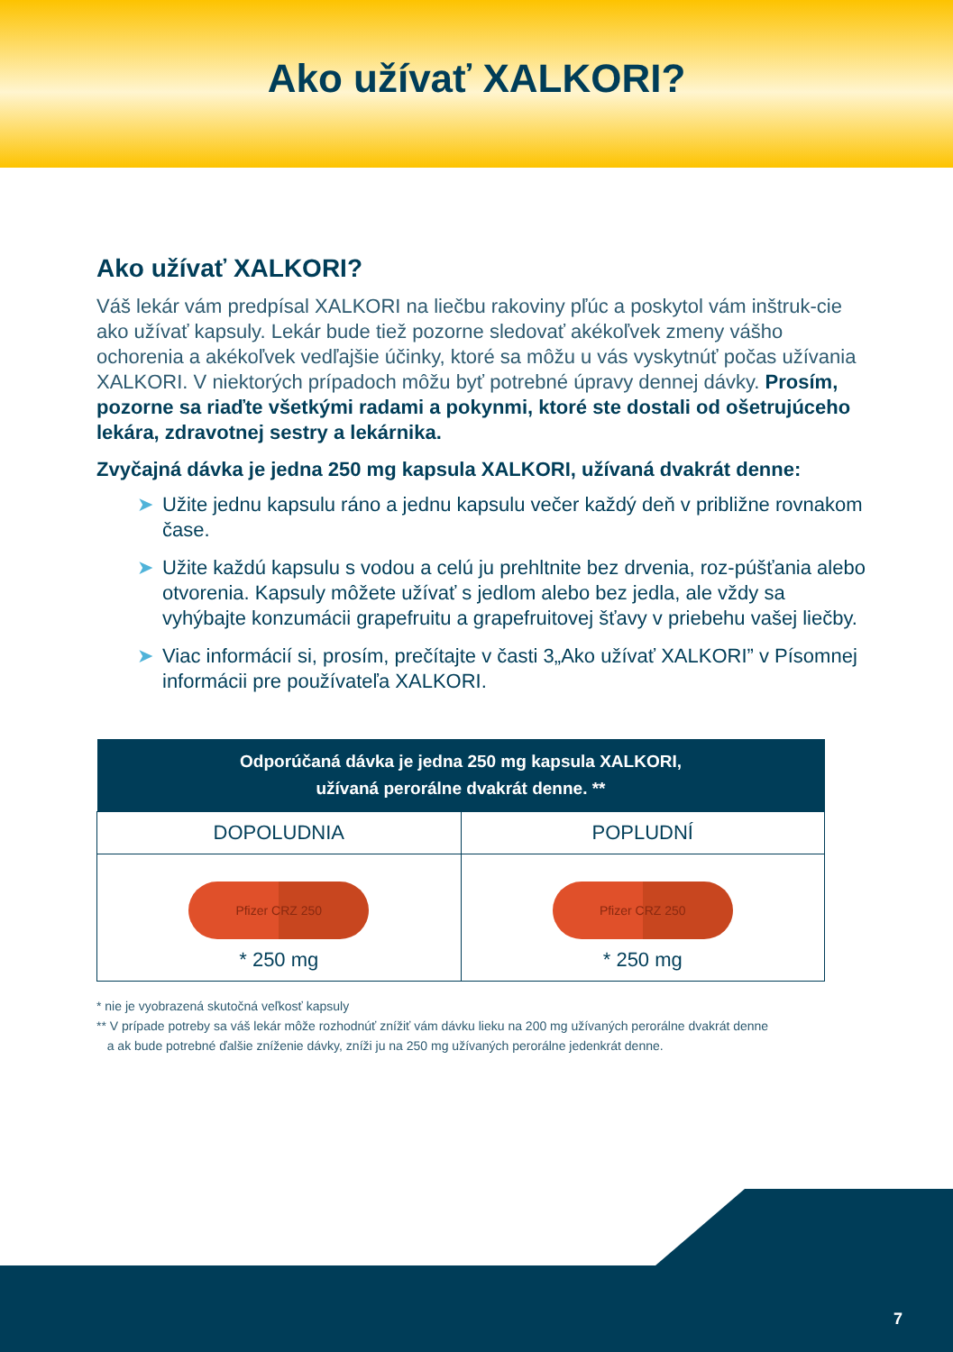Ako užívať XALKORI?
Ako užívať XALKORI?
Váš lekár vám predpísal XALKORI na liečbu rakoviny pľúc a poskytol vám inštruk-cie ako užívať kapsuly. Lekár bude tiež pozorne sledovať akékoľvek zmeny vášho ochorenia a akékoľvek vedľajšie účinky, ktoré sa môžu u vás vyskytnúť počas užívania XALKORI. V niektorých prípadoch môžu byť potrebné úpravy dennej dávky. Prosím, pozorne sa riaďte všetkými radami a pokynmi, ktoré ste dostali od ošetrujúceho lekára, zdravotnej sestry a lekárnika.
Zvyčajná dávka je jedna 250 mg kapsula XALKORI, užívaná dvakrát denne:
➤ Užite jednu kapsulu ráno a jednu kapsulu večer každý deň v približne rovnakom čase.
➤ Užite každú kapsulu s vodou a celú ju prehltnite bez drvenia, roz-púšťania alebo otvorenia. Kapsuly môžete užívať s jedlom alebo bez jedla, ale vždy sa vyhýbajte konzumácii grapefruitu a grapefruitovej šťavy v priebehu vašej liečby.
➤ Viac informácií si, prosím, prečítajte v časti 3„Ako užívať XALKORI” v Písomnej informácii pre používateľa XALKORI.
| Odporúčaná dávka je jedna 250 mg kapsula XALKORI, užívaná perorálne dvakrát denne. ** | |
| --- | --- |
| DOPOLUDNIA | POPLUDNÍ |
| Pfizer CRZ 250 * 250 mg | Pfizer CRZ 250 * 250 mg |
* nie je vyobrazená skutočná veľkosť kapsuly
** V prípade potreby sa váš lekár môže rozhodnúť znížiť vám dávku lieku na 200 mg užívaných perorálne dvakrát denne
a ak bude potrebné ďalšie zníženie dávky, zníži ju na 250 mg užívaných perorálne jedenkrát denne.
7